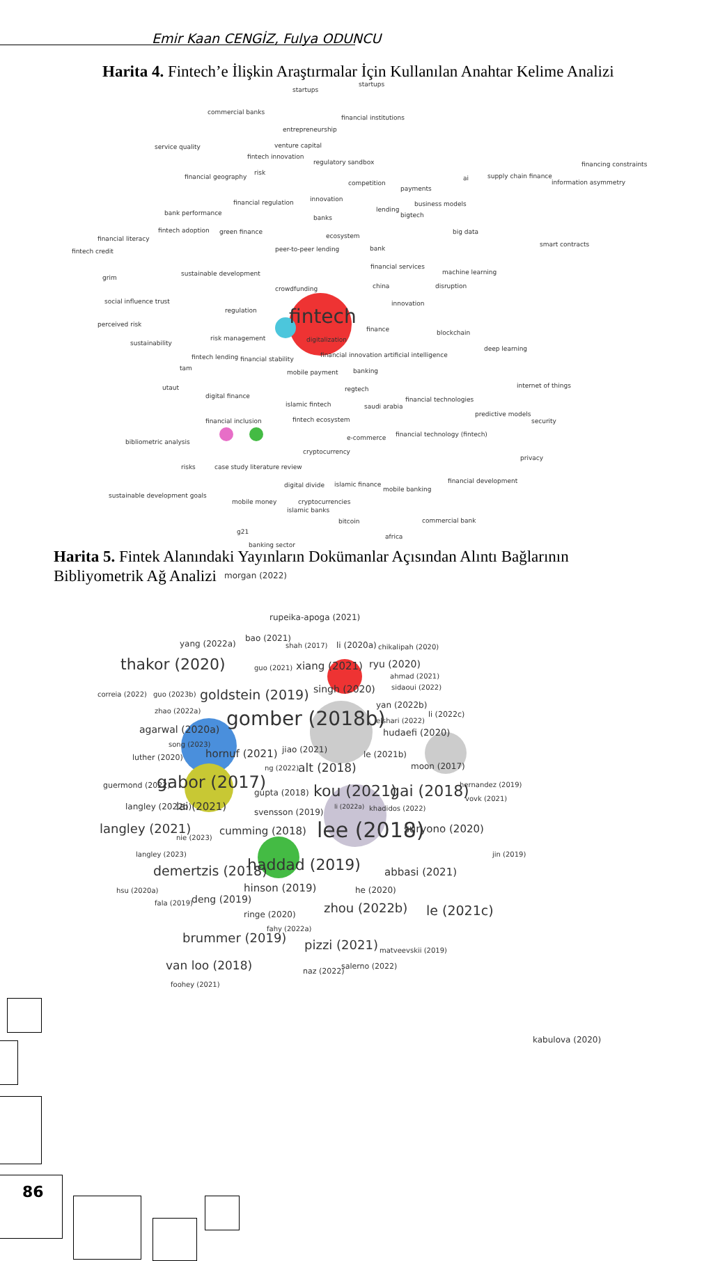Emir Kaan CENGİZ, Fulya ODUNCU
Harita 4. Fintech’e İlişkin Araştırmalar İçin Kullanılan Anahtar Kelime Analizi
startups
startups
commercial banks
financial institutions
entrepreneurship
service quality venture capital
fintech innovation
regulatory sandbox financing constraints
financial geography
risk
competition
supply chain finance
information asymmetry
ai
payments
innovation financial regulation business models
bank performance lending
bigtech banks
fintech adoption green finance big data
financial literacy ecosystem
fintech credit peer-to-peer lending bank
smart contracts
financial services
sustainable development machine learning
grim
china crowdfunding disruption
innovation social influence trust
regulation fintech perceived risk
finance blockchain
risk management digitalization sustainability
financial innovation artificial intelligence
deep learning
fintech lending financial stability
tam
mobile payment banking
utaut regtech internet of things
digital finance financial technologies
islamic fintech saudi arabia
predictive models
financial inclusion fintech ecosystem security
e-commerce financial technology (fintech)
bibliometric analysis
cryptocurrency
privacy
risks case study literature review
financial development
digital divide islamic finance
mobile banking
cryptocurrencies
sustainable development goals
mobile money
islamic banks
bitcoin commercial bank
g21
africa
banking sector
Harita 5. Fintek Alanındaki Yayınların Dokümanlar Açısından Alıntı Bağlarının Bibliyometrik Ağ Analizi
morgan (2022)
rupeika-apoga (2021)
yang (2022a)
bao (2021)
shah (2017) li (2020a) chikalipah (2020)
thakor (2020) guo (2021) xiang (2021) ryu (2020)
ahmad (2021)
correia (2022) guo (2023b) goldstein (2019) singh (2020) sidaoui (2022)
yan (2022b)
zhao (2022a) gomber (2018b) li (2022c)
elshari (2022)
agarwal (2020a) hudaefi (2020)
song (2023)
luther (2020) hornuf (2021) jiao (2021) le (2021b)
moon (2017) ng (2022) alt (2018)
guermond (2022) gabor (2017)
gupta (2018) kou (2021) gai (2018) hernandez (2019)
vovk (2021)
langley (2022b) lai (2021) svensson (2019)
li (2022a) khadidos (2022)
langley (2021)
nie (2023)
cumming (2018) lee (2018) suryono (2020)
langley (2023) jin (2019)
demertzis (2018) haddad (2019) abbasi (2021)
hsu (2020a) hinson (2019) he (2020)
fala (2019) deng (2019)
zhou (2022b) le (2021c) ringe (2020)
fahy (2022a)
brummer (2019) pizzi (2021) matveevskii (2019)
van loo (2018) salerno (2022)
naz (2022)
foohey (2021)
kabulova (2020)
86